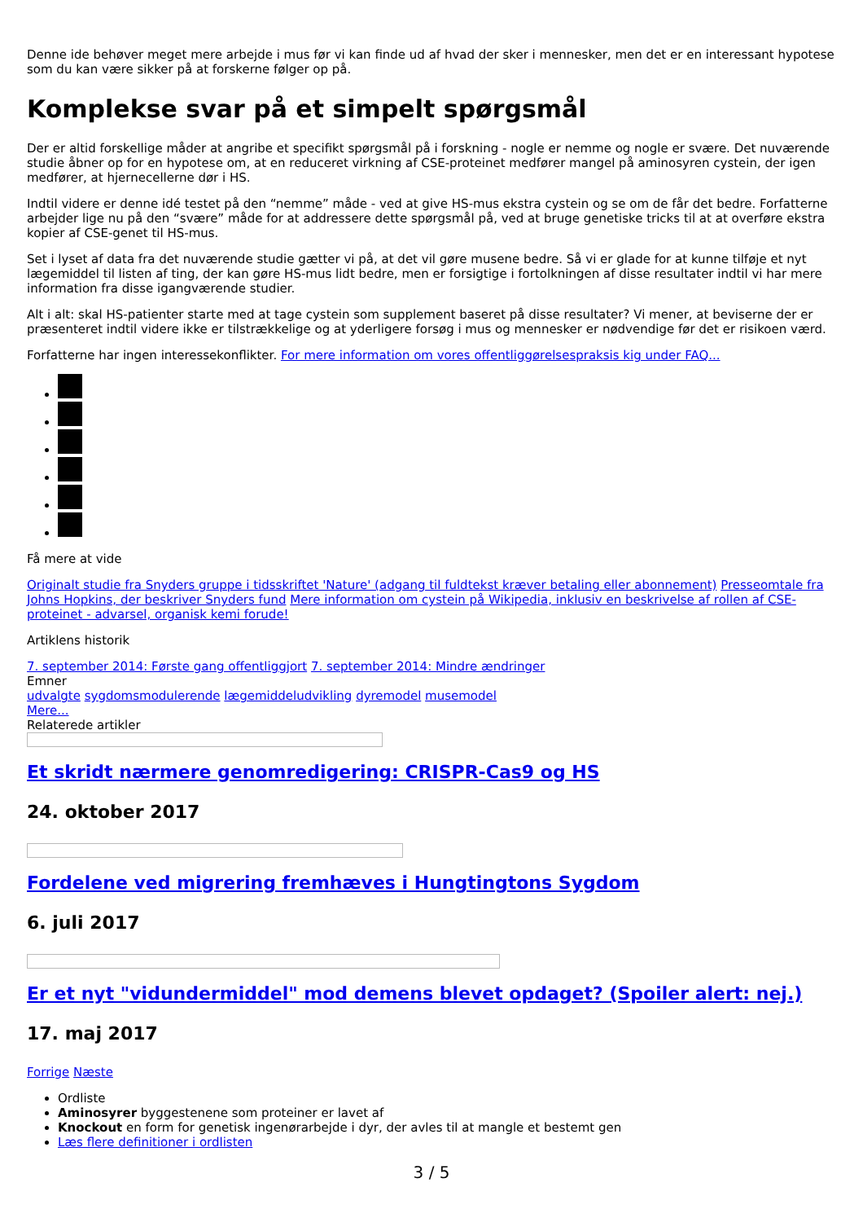Denne ide behøver meget mere arbejde i mus før vi kan finde ud af hvad der sker i mennesker, men det er en interessant hypotese som du kan være sikker på at forskerne følger op på.
Komplekse svar på et simpelt spørgsmål
Der er altid forskellige måder at angribe et specifikt spørgsmål på i forskning - nogle er nemme og nogle er svære. Det nuværende studie åbner op for en hypotese om, at en reduceret virkning af CSE-proteinet medfører mangel på aminosyren cystein, der igen medfører, at hjernecellerne dør i HS.
Indtil videre er denne idé testet på den “nemme” måde - ved at give HS-mus ekstra cystein og se om de får det bedre. Forfatterne arbejder lige nu på den “svære” måde for at addressere dette spørgsmål på, ved at bruge genetiske tricks til at at overføre ekstra kopier af CSE-genet til HS-mus.
Set i lyset af data fra det nuværende studie gætter vi på, at det vil gøre musene bedre. Så vi er glade for at kunne tilføje et nyt lægemiddel til listen af ting, der kan gøre HS-mus lidt bedre, men er forsigtige i fortolkningen af disse resultater indtil vi har mere information fra disse igangværende studier.
Alt i alt: skal HS-patienter starte med at tage cystein som supplement baseret på disse resultater? Vi mener, at beviserne der er præsenteret indtil videre ikke er tilstrækkelige og at yderligere forsøg i mus og mennesker er nødvendige før det er risikoen værd.
Forfatterne har ingen interessekonflikter. For mere information om vores offentliggørelsespraksis kig under FAQ...
Få mere at vide
Originalt studie fra Snyders gruppe i tidsskriftet 'Nature' (adgang til fuldtekst kræver betaling eller abonnement) Presseomtale fra Johns Hopkins, der beskriver Snyders fund Mere information om cystein på Wikipedia, inklusiv en beskrivelse af rollen af CSE-proteinet - advarsel, organisk kemi forude!
Artiklens historik
7. september 2014: Første gang offentliggjort 7. september 2014: Mindre ændringer
Emner
udvalgte sygdomsmodulerende lægemiddeludvikling dyremodel musemodel
Mere...
Relaterede artikler
Et skridt nærmere genomredigering: CRISPR-Cas9 og HS
24. oktober 2017
Fordelene ved migrering fremhæves i Hungtingtons Sygdom
6. juli 2017
Er et nyt "vidundermiddel" mod demens blevet opdaget? (Spoiler alert: nej.)
17. maj 2017
Forrige Næste
Ordliste
Aminosyrer byggestenene som proteiner er lavet af
Knockout en form for genetisk ingenørarbejde i dyr, der avles til at mangle et bestemt gen
Læs flere definitioner i ordlisten
3 / 5